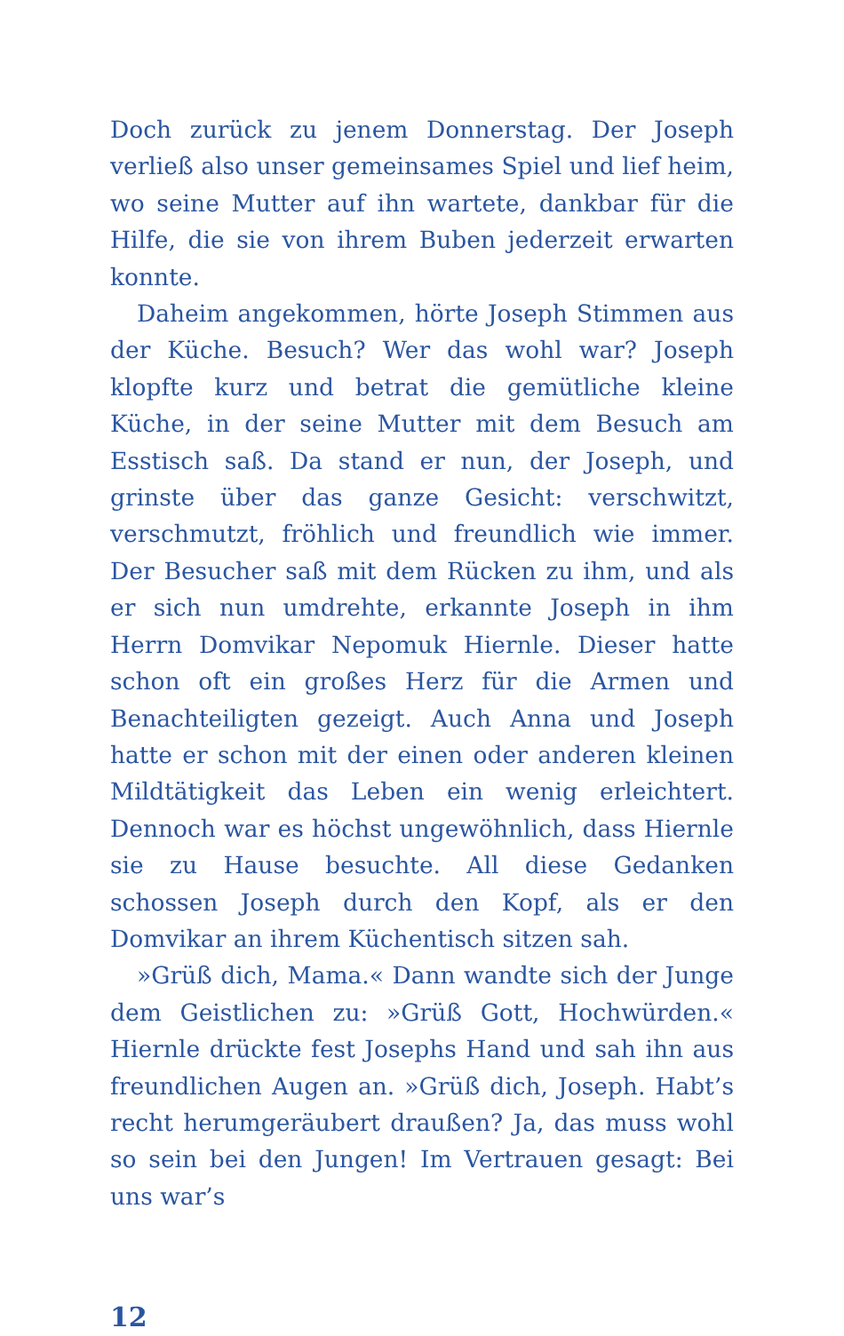Doch zurück zu jenem Donnerstag. Der Joseph verließ also unser gemeinsames Spiel und lief heim, wo seine Mutter auf ihn wartete, dankbar für die Hilfe, die sie von ihrem Buben jederzeit erwarten konnte.
Daheim angekommen, hörte Joseph Stimmen aus der Küche. Besuch? Wer das wohl war? Joseph klopfte kurz und betrat die gemütliche kleine Küche, in der seine Mutter mit dem Besuch am Esstisch saß. Da stand er nun, der Joseph, und grinste über das ganze Gesicht: verschwitzt, verschmutzt, fröhlich und freundlich wie immer. Der Besucher saß mit dem Rücken zu ihm, und als er sich nun umdrehte, erkannte Joseph in ihm Herrn Domvikar Nepomuk Hiernle. Dieser hatte schon oft ein großes Herz für die Armen und Benachteiligten gezeigt. Auch Anna und Joseph hatte er schon mit der einen oder anderen kleinen Mildtätigkeit das Leben ein wenig erleichtert. Dennoch war es höchst ungewöhnlich, dass Hiernle sie zu Hause besuchte. All diese Gedanken schossen Joseph durch den Kopf, als er den Domvikar an ihrem Küchentisch sitzen sah.
»Grüß dich, Mama.« Dann wandte sich der Junge dem Geistlichen zu: »Grüß Gott, Hochwürden.« Hiernle drückte fest Josephs Hand und sah ihn aus freundlichen Augen an. »Grüß dich, Joseph. Habt’s recht herumgeräubert draußen? Ja, das muss wohl so sein bei den Jungen! Im Vertrauen gesagt: Bei uns war’s
12